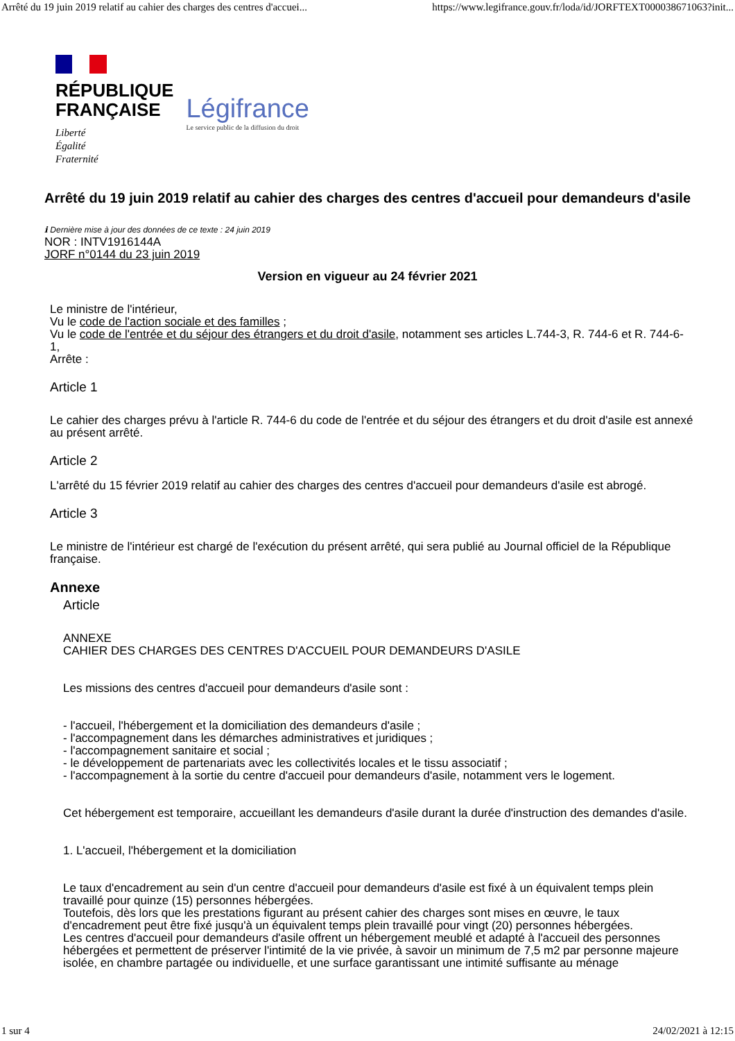Arrêté du 19 juin 2019 relatif au cahier des charges des centres d'accuei... https://www.legifrance.gouv.fr/loda/id/JORFTEXT000038671063?init...
RÉPUBLIQUE
FRANÇAISE
Liberté
Égalité
Fraternité
Légifrance
Le service public de la diffusion du droit
Arrêté du 19 juin 2019 relatif au cahier des charges des centres d'accueil pour demandeurs d'asile
ℹ Dernière mise à jour des données de ce texte : 24 juin 2019
NOR : INTV1916144A
JORF n°0144 du 23 juin 2019
Version en vigueur au 24 février 2021
Le ministre de l'intérieur,
Vu le code de l'action sociale et des familles ;
Vu le code de l'entrée et du séjour des étrangers et du droit d'asile, notamment ses articles L.744-3, R. 744-6 et R. 744-6-1,
Arrête :
Article 1
Le cahier des charges prévu à l'article R. 744-6 du code de l'entrée et du séjour des étrangers et du droit d'asile est annexé au présent arrêté.
Article 2
L'arrêté du 15 février 2019 relatif au cahier des charges des centres d'accueil pour demandeurs d'asile est abrogé.
Article 3
Le ministre de l'intérieur est chargé de l'exécution du présent arrêté, qui sera publié au Journal officiel de la République française.
Annexe
Article
ANNEXE
CAHIER DES CHARGES DES CENTRES D'ACCUEIL POUR DEMANDEURS D'ASILE
Les missions des centres d'accueil pour demandeurs d'asile sont :
- l'accueil, l'hébergement et la domiciliation des demandeurs d'asile ;
- l'accompagnement dans les démarches administratives et juridiques ;
- l'accompagnement sanitaire et social ;
- le développement de partenariats avec les collectivités locales et le tissu associatif ;
- l'accompagnement à la sortie du centre d'accueil pour demandeurs d'asile, notamment vers le logement.
Cet hébergement est temporaire, accueillant les demandeurs d'asile durant la durée d'instruction des demandes d'asile.
1. L'accueil, l'hébergement et la domiciliation
Le taux d'encadrement au sein d'un centre d'accueil pour demandeurs d'asile est fixé à un équivalent temps plein travaillé pour quinze (15) personnes hébergées.
Toutefois, dès lors que les prestations figurant au présent cahier des charges sont mises en œuvre, le taux d'encadrement peut être fixé jusqu'à un équivalent temps plein travaillé pour vingt (20) personnes hébergées.
Les centres d'accueil pour demandeurs d'asile offrent un hébergement meublé et adapté à l'accueil des personnes hébergées et permettent de préserver l'intimité de la vie privée, à savoir un minimum de 7,5 m2 par personne majeure isolée, en chambre partagée ou individuelle, et une surface garantissant une intimité suffisante au ménage
1 sur 4 24/02/2021 à 12:15